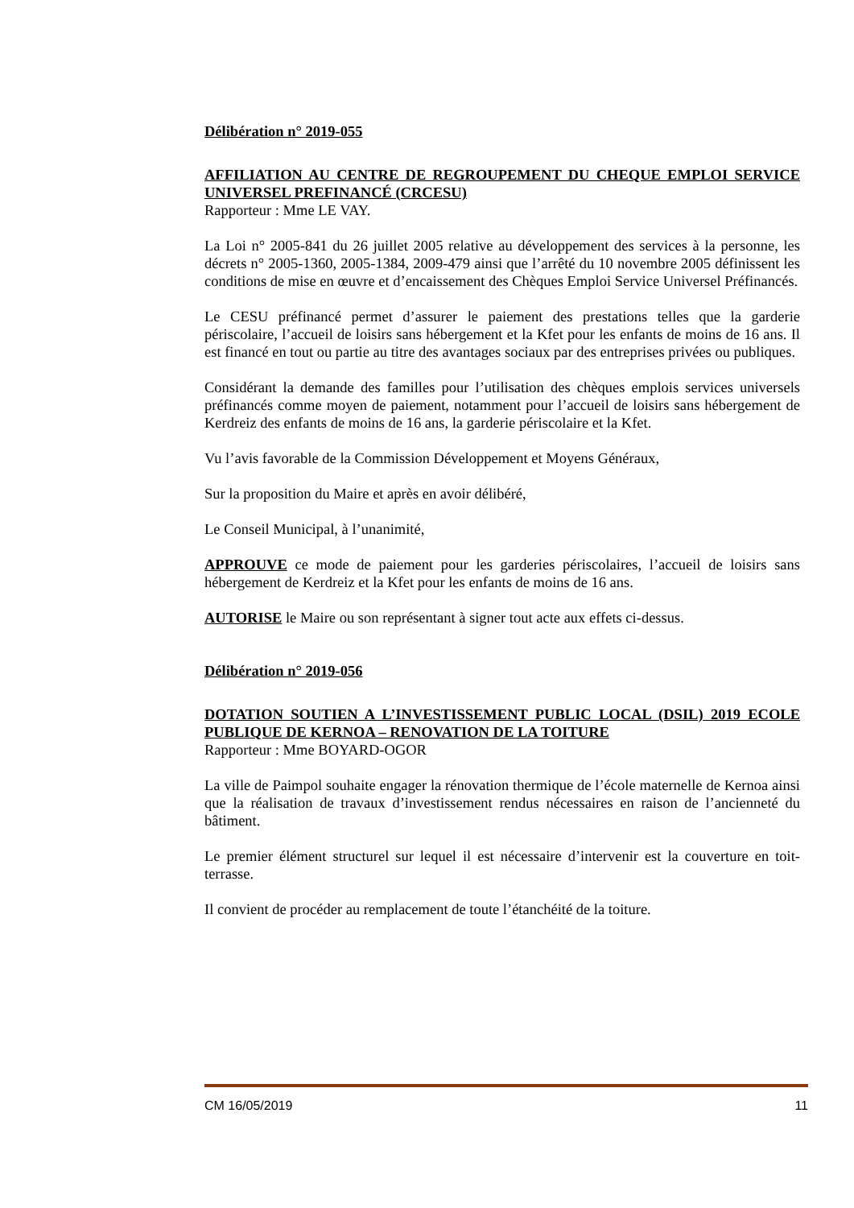Délibération n° 2019-055
AFFILIATION AU CENTRE DE REGROUPEMENT DU CHEQUE EMPLOI SERVICE UNIVERSEL PREFINANCÉ (CRCESU)
Rapporteur : Mme LE VAY.
La Loi n° 2005-841 du 26 juillet 2005 relative au développement des services à la personne, les décrets n° 2005-1360, 2005-1384, 2009-479 ainsi que l’arrêté du 10 novembre 2005 définissent les conditions de mise en œuvre et d’encaissement des Chèques Emploi Service Universel Préfinancés.
Le CESU préfinancé permet d’assurer le paiement des prestations telles que la garderie périscolaire, l’accueil de loisirs sans hébergement et la Kfet pour les enfants de moins de 16 ans. Il est financé en tout ou partie au titre des avantages sociaux par des entreprises privées ou publiques.
Considérant la demande des familles pour l’utilisation des chèques emplois services universels préfinancés comme moyen de paiement, notamment pour l’accueil de loisirs sans hébergement de Kerdreiz des enfants de moins de 16 ans, la garderie périscolaire et la Kfet.
Vu l’avis favorable de la Commission Développement et Moyens Généraux,
Sur la proposition du Maire et après en avoir délibéré,
Le Conseil Municipal, à l’unanimité,
APPROUVE ce mode de paiement pour les garderies périscolaires, l’accueil de loisirs sans hébergement de Kerdreiz et la Kfet pour les enfants de moins de 16 ans.
AUTORISE le Maire ou son représentant à signer tout acte aux effets ci-dessus.
Délibération n° 2019-056
DOTATION SOUTIEN A L’INVESTISSEMENT PUBLIC LOCAL (DSIL) 2019 ECOLE PUBLIQUE DE KERNOA – RENOVATION DE LA TOITURE
Rapporteur : Mme BOYARD-OGOR
La ville de Paimpol souhaite engager la rénovation thermique de l’école maternelle de Kernoa ainsi que la réalisation de travaux d’investissement rendus nécessaires en raison de l’ancienneté du bâtiment.
Le premier élément structurel sur lequel il est nécessaire d’intervenir est la couverture en toit-terrasse.
Il convient de procéder au remplacement de toute l’étanchéité de la toiture.
CM 16/05/2019 11